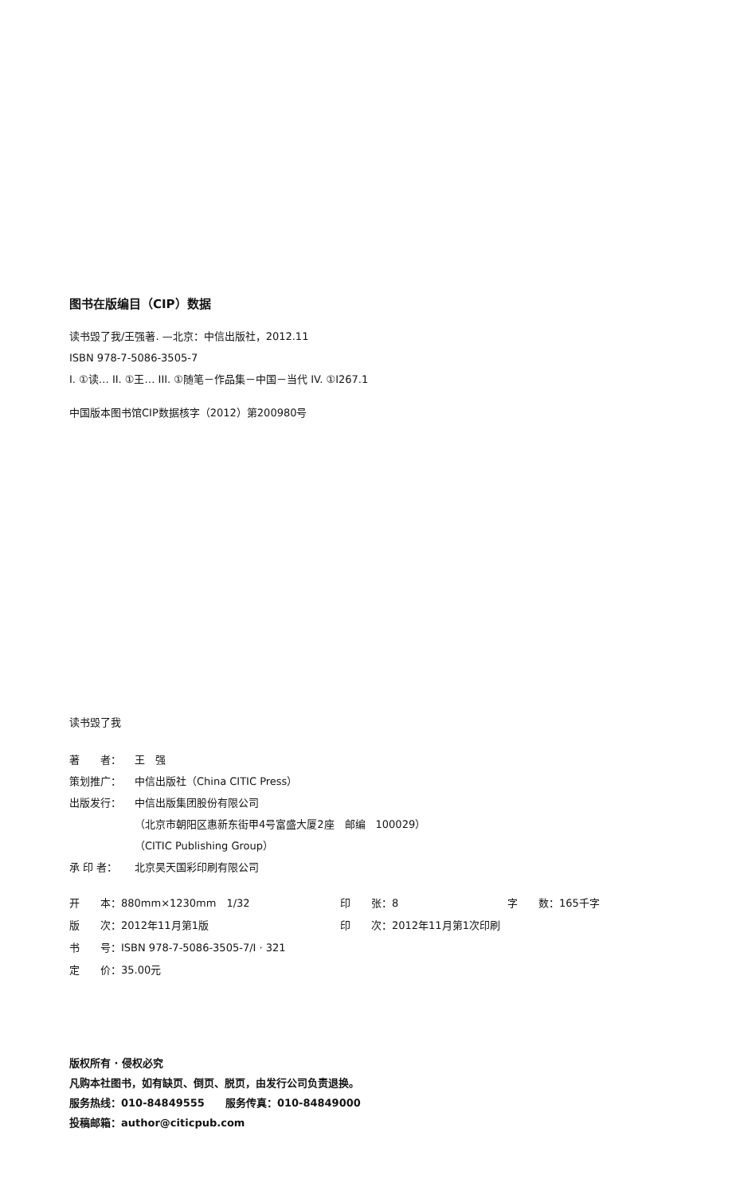图书在版编目（CIP）数据
读书毁了我/王强著. —北京：中信出版社，2012.11
ISBN 978-7-5086-3505-7
I. ①读… II. ①王… III. ①随笔－作品集－中国－当代 IV. ①I267.1
中国版本图书馆CIP数据核字（2012）第200980号
读书毁了我
著　　者： 王　强 策划推广： 中信出版社（China CITIC Press） 出版发行： 中信出版集团股份有限公司 （北京市朝阳区惠新东街甲4号富盛大厦2座　邮编　100029） （CITIC Publishing Group） 承 印 者： 北京昊天国彩印刷有限公司
开　　本：880mm×1230mm　1/32 印　　张：8 字　　数：165千字 版　　次：2012年11月第1版 印　　次：2012年11月第1次印刷 书　　号：ISBN 978-7-5086-3505-7/I · 321 定　　价：35.00元
版权所有 · 侵权必究
凡购本社图书，如有缺页、倒页、脱页，由发行公司负责退换。
服务热线：010-84849555　　服务传真：010-84849000
投稿邮箱：author@citicpub.com